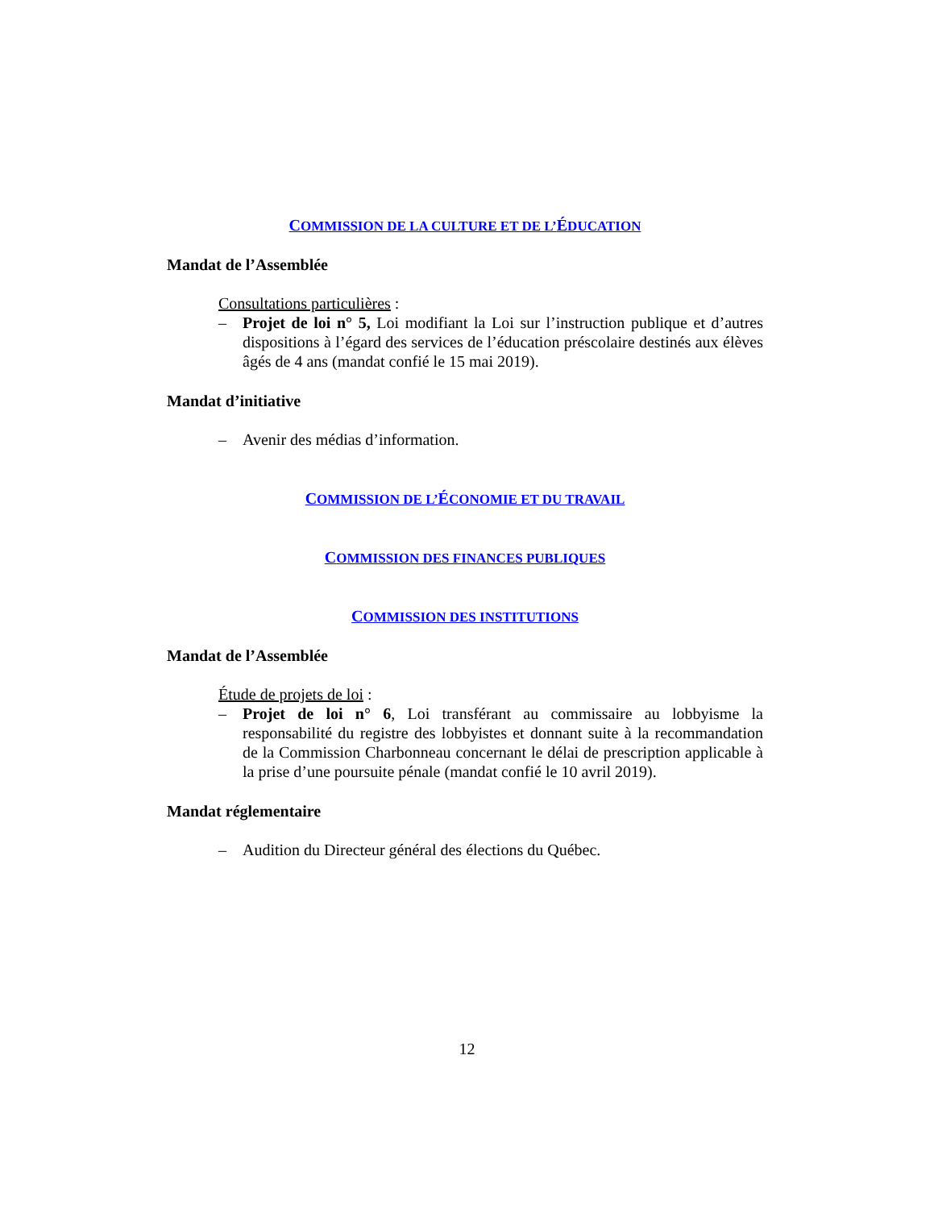COMMISSION DE LA CULTURE ET DE L’ÉDUCATION
Mandat de l’Assemblée
Consultations particulières :
– Projet de loi n° 5, Loi modifiant la Loi sur l’instruction publique et d’autres dispositions à l’égard des services de l’éducation préscolaire destinés aux élèves âgés de 4 ans (mandat confié le 15 mai 2019).
Mandat d’initiative
– Avenir des médias d’information.
COMMISSION DE L’ÉCONOMIE ET DU TRAVAIL
COMMISSION DES FINANCES PUBLIQUES
COMMISSION DES INSTITUTIONS
Mandat de l’Assemblée
Étude de projets de loi :
– Projet de loi n° 6, Loi transférant au commissaire au lobbyisme la responsabilité du registre des lobbyistes et donnant suite à la recommandation de la Commission Charbonneau concernant le délai de prescription applicable à la prise d’une poursuite pénale (mandat confié le 10 avril 2019).
Mandat réglementaire
– Audition du Directeur général des élections du Québec.
12